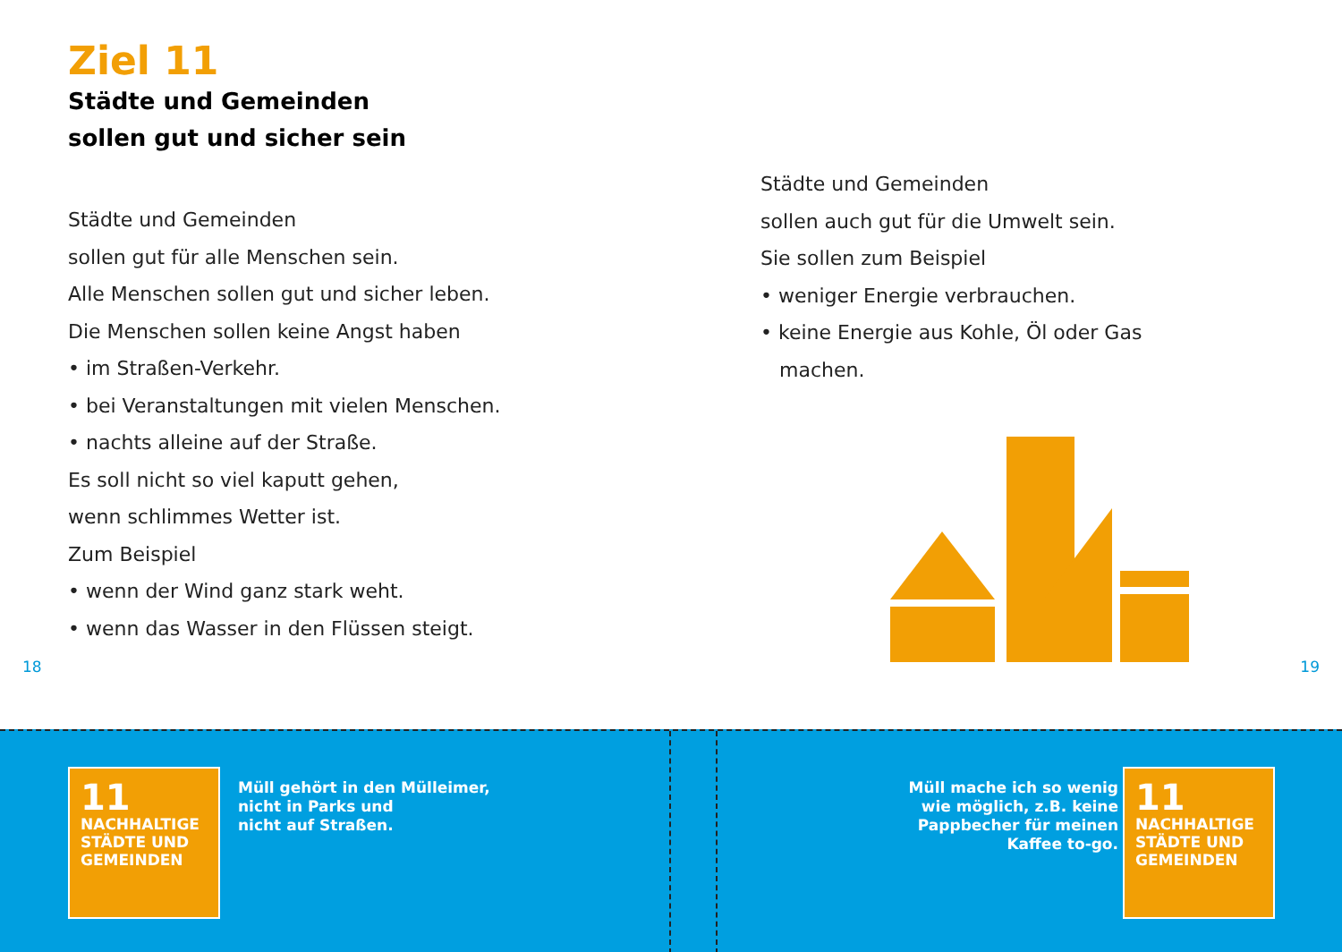Ziel 11
Städte und Gemeinden
sollen gut und sicher sein
Städte und Gemeinden
sollen gut für alle Menschen sein.
Alle Menschen sollen gut und sicher leben.
Die Menschen sollen keine Angst haben
• im Straßen-Verkehr.
• bei Veranstaltungen mit vielen Menschen.
• nachts alleine auf der Straße.
Es soll nicht so viel kaputt gehen,
wenn schlimmes Wetter ist.
Zum Beispiel
• wenn der Wind ganz stark weht.
• wenn das Wasser in den Flüssen steigt.
18
Städte und Gemeinden
sollen auch gut für die Umwelt sein.
Sie sollen zum Beispiel
• weniger Energie verbrauchen.
• keine Energie aus Kohle, Öl oder Gas
machen.
19
11 NACHHALTIGE STÄDTE UND GEMEINDEN
Müll gehört in den Mülleimer,
nicht in Parks und
nicht auf Straßen.
Müll mache ich so wenig
wie möglich, z.B. keine
Pappbecher für meinen
Kaffee to-go.
11 NACHHALTIGE STÄDTE UND GEMEINDEN